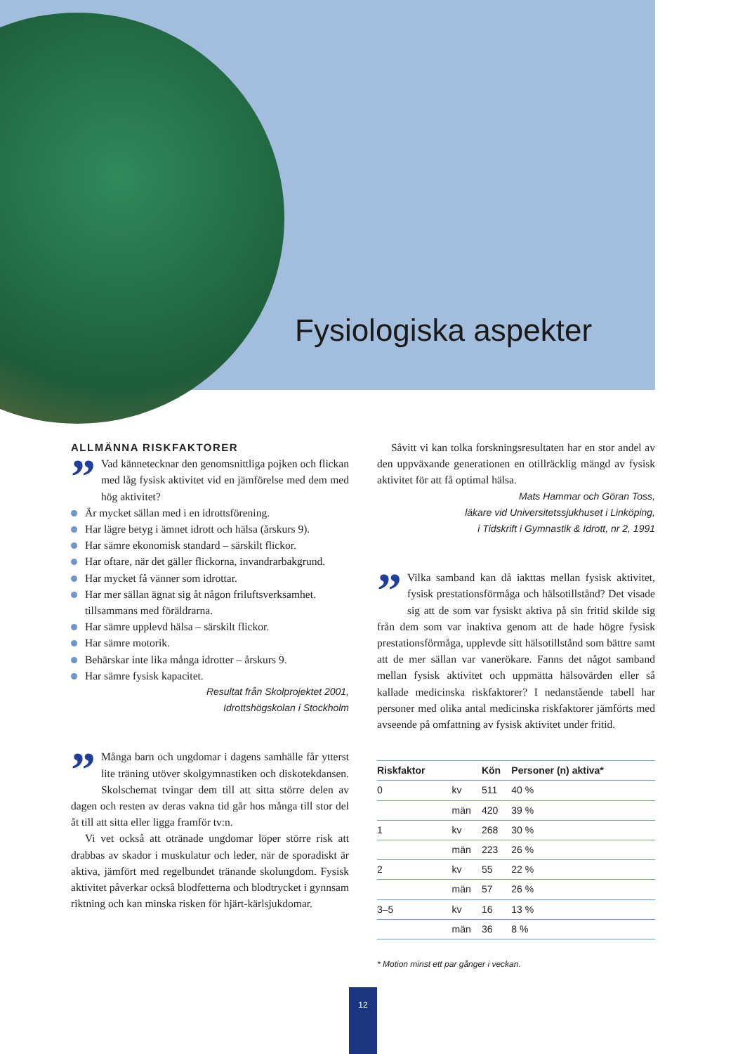Fysiologiska aspekter
ALLMÄNNA RISKFAKTORER
” Vad kännetecknar den genomsnittliga pojken och flickan med låg fysisk aktivitet vid en jämförelse med dem med hög aktivitet?
Är mycket sällan med i en idrottsförening.
Har lägre betyg i ämnet idrott och hälsa (årskurs 9).
Har sämre ekonomisk standard – särskilt flickor.
Har oftare, när det gäller flickorna, invandrarbakgrund.
Har mycket få vänner som idrottar.
Har mer sällan ägnat sig åt någon friluftsverksamhet. tillsammans med föräldrarna.
Har sämre upplevd hälsa – särskilt flickor.
Har sämre motorik.
Behärskar inte lika många idrotter – årskurs 9.
Har sämre fysisk kapacitet.
Resultat från Skolprojektet 2001,
Idrottshögskolan i Stockholm
” Många barn och ungdomar i dagens samhälle får ytterst lite träning utöver skolgymnastiken och diskotekdansen. Skolschemat tvingar dem till att sitta större delen av dagen och resten av deras vakna tid går hos många till stor del åt till att sitta eller ligga framför tv:n.
Vi vet också att otränade ungdomar löper större risk att drabbas av skador i muskulatur och leder, när de sporadiskt är aktiva, jämfört med regelbundet tränande skolungdom. Fysisk aktivitet påverkar också blodfetterna och blodtrycket i gynnsam riktning och kan minska risken för hjärt-kärlsjukdomar.
Såvitt vi kan tolka forskningsresultaten har en stor andel av den uppväxande generationen en otillräcklig mängd av fysisk aktivitet för att få optimal hälsa.
Mats Hammar och Göran Toss,
läkare vid Universitetssjukhuset i Linköping,
i Tidskrift i Gymnastik & Idrott, nr 2, 1991
” Vilka samband kan då iakttas mellan fysisk aktivitet, fysisk prestationsförmåga och hälsotillstånd? Det visade sig att de som var fysiskt aktiva på sin fritid skilde sig från dem som var inaktiva genom att de hade högre fysisk prestationsförmåga, upplevde sitt hälsotillstånd som bättre samt att de mer sällan var vanerökare. Fanns det något samband mellan fysisk aktivitet och uppmätta hälsovärden eller så kallade medicinska riskfaktorer? I nedanstående tabell har personer med olika antal medicinska riskfaktorer jämförts med avseende på omfattning av fysisk aktivitet under fritid.
| Riskfaktor | | Kön | Personer (n) aktiva* |
| --- | --- | --- | --- |
| 0 | kv | 511 | 40 % |
| | män | 420 | 39 % |
| 1 | kv | 268 | 30 % |
| | män | 223 | 26 % |
| 2 | kv | 55 | 22 % |
| | män | 57 | 26 % |
| 3–5 | kv | 16 | 13 % |
| | män | 36 | 8 % |
* Motion minst ett par gånger i veckan.
12